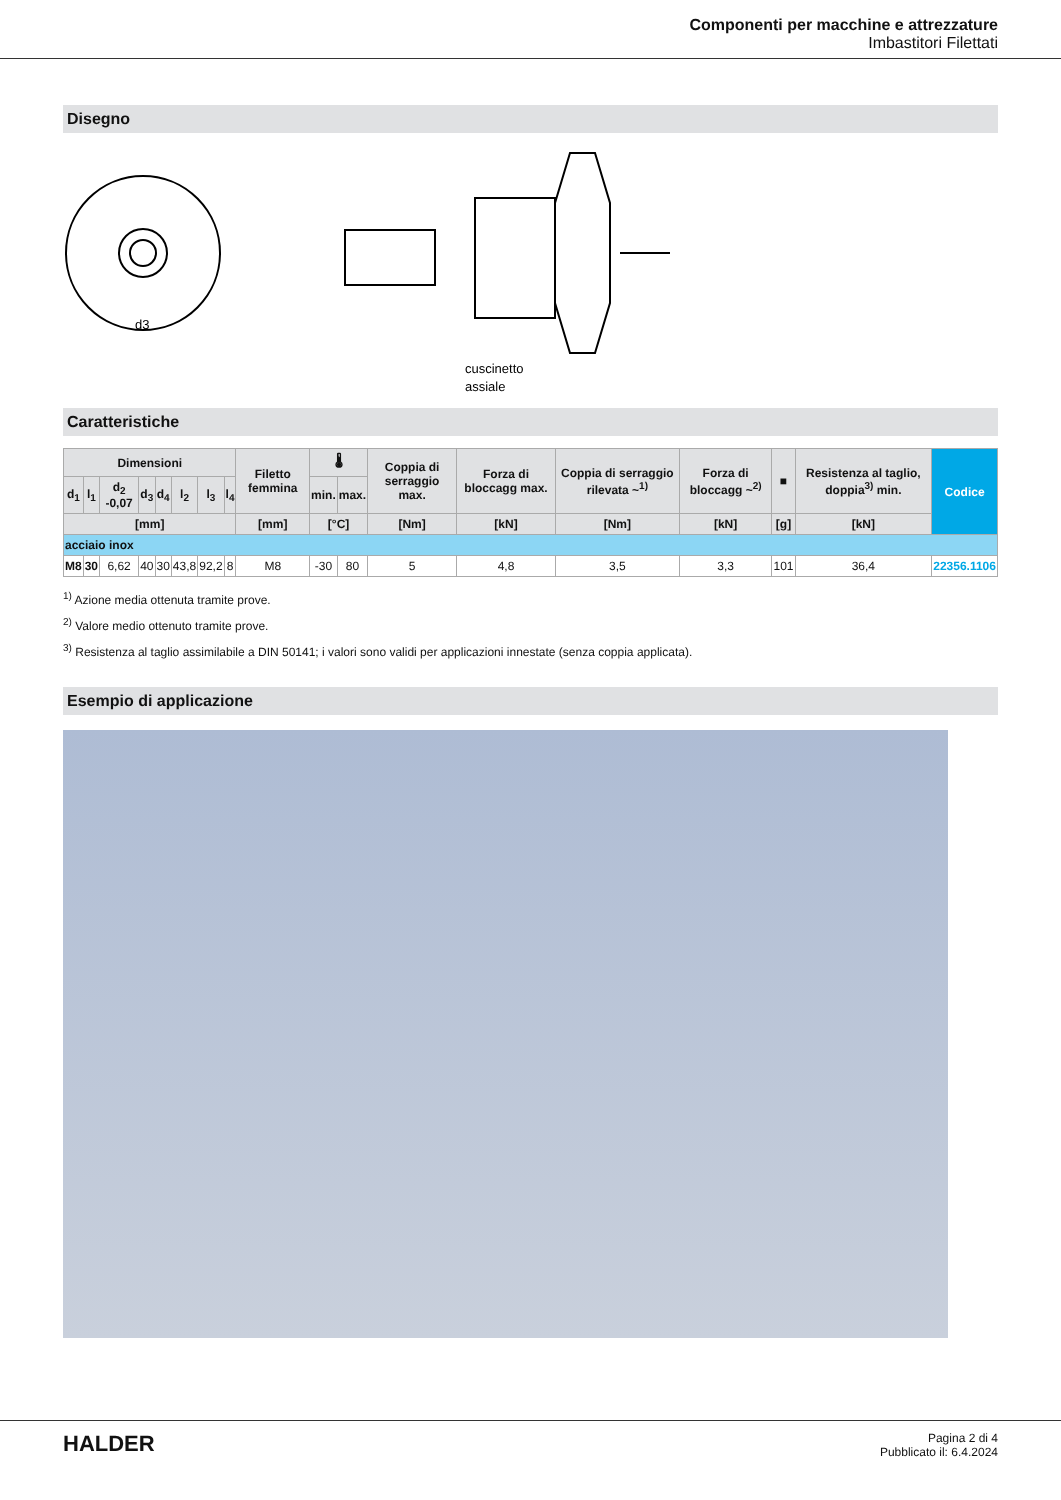Componenti per macchine e attrezzature
Imbastitori Filettati
Disegno
d3
cuscinetto
assiale
Caratteristiche
| Dimensioni | | | | | | | | Filetto femmina | 🌡 | | Coppia di serraggio max. | Forza di bloccagg max. | Coppia di serraggio rilevata ~<sup>1)</sup> | Forza di bloccagg ~<sup>2)</sup> | ■ | Resistenza al taglio, doppia<sup>3)</sup> min. | Codice |
| --- | --- | --- | --- | --- | --- | --- | --- | --- | --- | --- | --- | --- | --- | --- | --- | --- | --- |
| d<sub>1</sub> | l<sub>1</sub> | d<sub>2</sub> -0,07 | d<sub>3</sub> | d<sub>4</sub> | l<sub>2</sub> | l<sub>3</sub> | l<sub>4</sub> | | min. | max. | | | | | | | |
| [mm] | | | | | | | | [mm] | [°C] | | [Nm] | [kN] | [Nm] | [kN] | [g] | [kN] | |
| acciaio inox | | | | | | | | | | | | | | | | | |
| M8 | 30 | 6,62 | 40 | 30 | 43,8 | 92,2 | 8 | M8 | -30 | 80 | 5 | 4,8 | 3,5 | 3,3 | 101 | 36,4 | 22356.1106 |
<sup>1)</sup> Azione media ottenuta tramite prove.
<sup>2)</sup> Valore medio ottenuto tramite prove.
<sup>3)</sup> Resistenza al taglio assimilabile a DIN 50141; i valori sono validi per applicazioni innestate (senza coppia applicata).
Esempio di applicazione
HALDER
Pagina 2 di 4
Pubblicato il: 6.4.2024